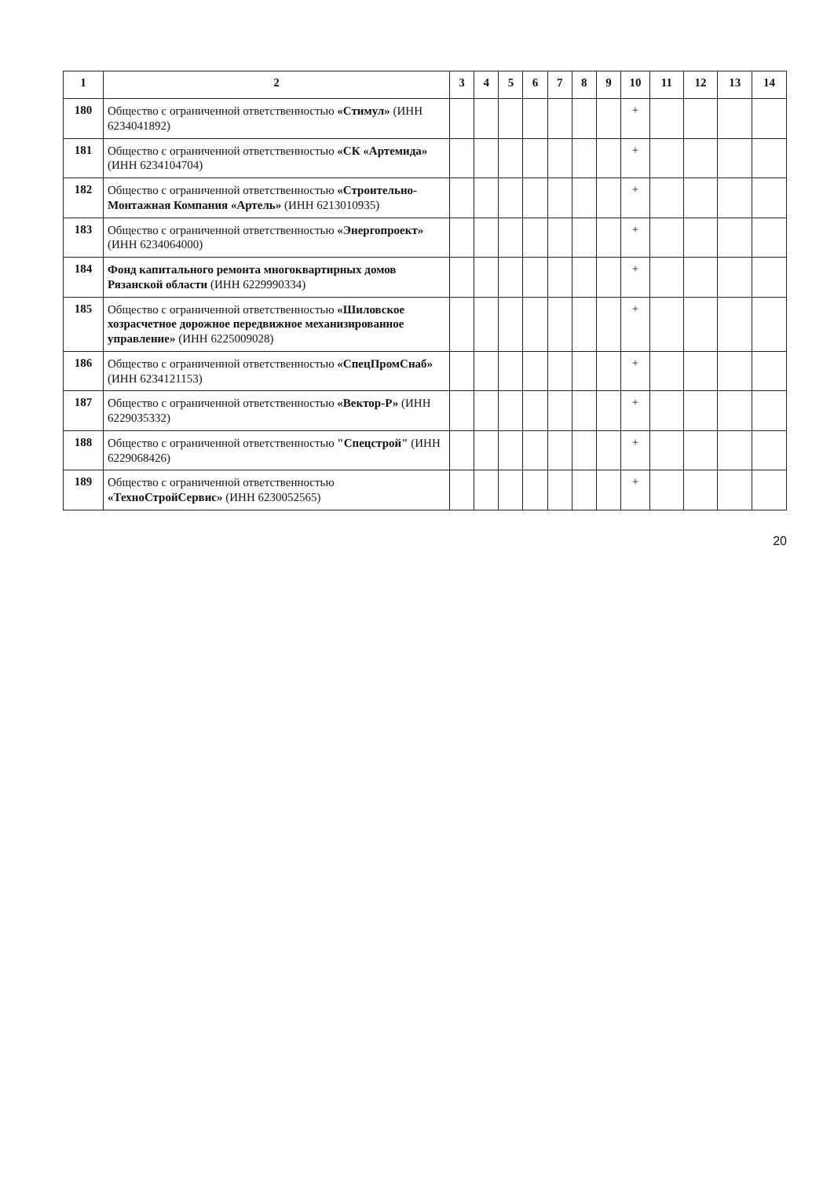| 1 | 2 | 3 | 4 | 5 | 6 | 7 | 8 | 9 | 10 | 11 | 12 | 13 | 14 |
| --- | --- | --- | --- | --- | --- | --- | --- | --- | --- | --- | --- | --- | --- |
| 180 | Общество с ограниченной ответственностью «Стимул» (ИНН 6234041892) | | | | | | | | + | | | | |
| 181 | Общество с ограниченной ответственностью «СК «Артемида» (ИНН 6234104704) | | | | | | | | + | | | | |
| 182 | Общество с ограниченной ответственностью «Строительно-Монтажная Компания «Артель» (ИНН 6213010935) | | | | | | | | + | | | | |
| 183 | Общество с ограниченной ответственностью «Энергопроект» (ИНН 6234064000) | | | | | | | | + | | | | |
| 184 | Фонд капитального ремонта многоквартирных домов Рязанской области (ИНН 6229990334) | | | | | | | | + | | | | |
| 185 | Общество с ограниченной ответственностью «Шиловское хозрасчетное дорожное передвижное механизированное управление» (ИНН 6225009028) | | | | | | | | + | | | | |
| 186 | Общество с ограниченной ответственностью «СпецПромСнаб» (ИНН 6234121153) | | | | | | | | + | | | | |
| 187 | Общество с ограниченной ответственностью «Вектор-Р» (ИНН 6229035332) | | | | | | | | + | | | | |
| 188 | Общество с ограниченной ответственностью "Спецстрой" (ИНН 6229068426) | | | | | | | | + | | | | |
| 189 | Общество с ограниченной ответственностью «ТехноСтройСервис» (ИНН 6230052565) | | | | | | | | + | | | | |
20